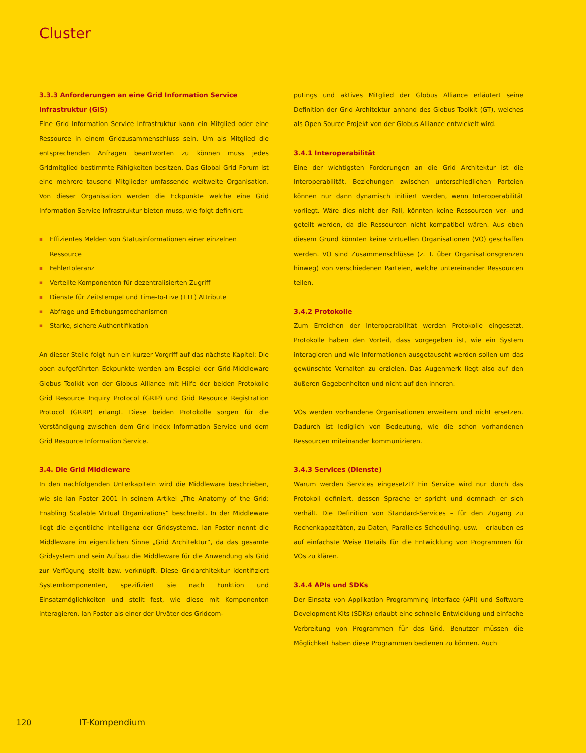Cluster
3.3.3 Anforderungen an eine Grid Information Service Infrastruktur (GIS)
Eine Grid Information Service Infrastruktur kann ein Mitglied oder eine Ressource in einem Gridzusammenschluss sein. Um als Mitglied die entsprechenden Anfragen beantworten zu können muss jedes Gridmitglied bestimmte Fähigkeiten besitzen. Das Global Grid Forum ist eine mehrere tausend Mitglieder umfassende weltweite Organisation. Von dieser Organisation werden die Eckpunkte welche eine Grid Information Service Infrastruktur bieten muss, wie folgt definiert:
ıı Effizientes Melden von Statusinformationen einer einzelnen Ressource
ıı Fehlertoleranz
ıı Verteilte Komponenten für dezentralisierten Zugriff
ıı Dienste für Zeitstempel und Time-To-Live (TTL) Attribute
ıı Abfrage und Erhebungsmechanismen
ıı Starke, sichere Authentifikation
An dieser Stelle folgt nun ein kurzer Vorgriff auf das nächste Kapitel: Die oben aufgeführten Eckpunkte werden am Bespiel der Grid-Middleware Globus Toolkit von der Globus Alliance mit Hilfe der beiden Protokolle Grid Resource Inquiry Protocol (GRIP) und Grid Resource Registration Protocol (GRRP) erlangt. Diese beiden Protokolle sorgen für die Verständigung zwischen dem Grid Index Information Service und dem Grid Resource Information Service.
3.4. Die Grid Middleware
In den nachfolgenden Unterkapiteln wird die Middleware beschrieben, wie sie Ian Foster 2001 in seinem Artikel „The Anatomy of the Grid: Enabling Scalable Virtual Organizations“ beschreibt. In der Middleware liegt die eigentliche Intelligenz der Gridsysteme. Ian Foster nennt die Middleware im eigentlichen Sinne „Grid Architektur“, da das gesamte Gridsystem und sein Aufbau die Middleware für die Anwendung als Grid zur Verfügung stellt bzw. verknüpft. Diese Gridarchitektur identifiziert Systemkomponenten, spezifiziert sie nach Funktion und Einsatzmöglichkeiten und stellt fest, wie diese mit Komponenten interagieren. Ian Foster als einer der Urväter des Gridcom-
putings und aktives Mitglied der Globus Alliance erläutert seine Definition der Grid Architektur anhand des Globus Toolkit (GT), welches als Open Source Projekt von der Globus Alliance entwickelt wird.
3.4.1 Interoperabilität
Eine der wichtigsten Forderungen an die Grid Architektur ist die Interoperabilität. Beziehungen zwischen unterschiedlichen Parteien können nur dann dynamisch initiiert werden, wenn Interoperabilität vorliegt. Wäre dies nicht der Fall, könnten keine Ressourcen ver- und geteilt werden, da die Ressourcen nicht kompatibel wären. Aus eben diesem Grund könnten keine virtuellen Organisationen (VO) geschaffen werden. VO sind Zusammenschlüsse (z. T. über Organisationsgrenzen hinweg) von verschiedenen Parteien, welche untereinander Ressourcen teilen.
3.4.2 Protokolle
Zum Erreichen der Interoperabilität werden Protokolle eingesetzt. Protokolle haben den Vorteil, dass vorgegeben ist, wie ein System interagieren und wie Informationen ausgetauscht werden sollen um das gewünschte Verhalten zu erzielen. Das Augenmerk liegt also auf den äußeren Gegebenheiten und nicht auf den inneren.
VOs werden vorhandene Organisationen erweitern und nicht ersetzen. Dadurch ist lediglich von Bedeutung, wie die schon vorhandenen Ressourcen miteinander kommunizieren.
3.4.3 Services (Dienste)
Warum werden Services eingesetzt? Ein Service wird nur durch das Protokoll definiert, dessen Sprache er spricht und demnach er sich verhält. Die Definition von Standard-Services – für den Zugang zu Rechenkapazitäten, zu Daten, Paralleles Scheduling, usw. – erlauben es auf einfachste Weise Details für die Entwicklung von Programmen für VOs zu klären.
3.4.4 APIs und SDKs
Der Einsatz von Applikation Programming Interface (API) und Software Development Kits (SDKs) erlaubt eine schnelle Entwicklung und einfache Verbreitung von Programmen für das Grid. Benutzer müssen die Möglichkeit haben diese Programmen bedienen zu können. Auch
120 IT-Kompendium